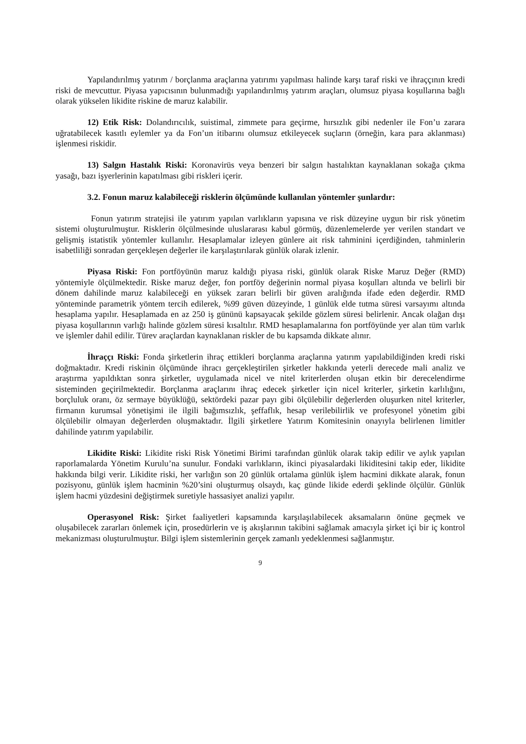Yapılandırılmış yatırım / borçlanma araçlarına yatırımı yapılması halinde karşı taraf riski ve ihraççının kredi riski de mevcuttur. Piyasa yapıcısının bulunmadığı yapılandırılmış yatırım araçları, olumsuz piyasa koşullarına bağlı olarak yükselen likidite riskine de maruz kalabilir.
12) Etik Risk: Dolandırıcılık, suistimal, zimmete para geçirme, hırsızlık gibi nedenler ile Fon’u zarara uğratabilecek kasıtlı eylemler ya da Fon’un itibarını olumsuz etkileyecek suçların (örneğin, kara para aklanması) işlenmesi riskidir.
13) Salgın Hastalık Riski: Koronavirüs veya benzeri bir salgın hastalıktan kaynaklanan sokağa çıkma yasağı, bazı işyerlerinin kapatılması gibi riskleri içerir.
3.2. Fonun maruz kalabileceği risklerin ölçümünde kullanılan yöntemler şunlardır:
Fonun yatırım stratejisi ile yatırım yapılan varlıkların yapısına ve risk düzeyine uygun bir risk yönetim sistemi oluşturulmuştur. Risklerin ölçülmesinde uluslararası kabul görmüş, düzenlemelerde yer verilen standart ve gelişmiş istatistik yöntemler kullanılır. Hesaplamalar izleyen günlere ait risk tahminini içerdiğinden, tahminlerin isabetliliği sonradan gerçekleşen değerler ile karşılaştırılarak günlük olarak izlenir.
Piyasa Riski: Fon portföyünün maruz kaldığı piyasa riski, günlük olarak Riske Maruz Değer (RMD) yöntemiyle ölçülmektedir. Riske maruz değer, fon portföy değerinin normal piyasa koşulları altında ve belirli bir dönem dahilinde maruz kalabileceği en yüksek zararı belirli bir güven aralığında ifade eden değerdir. RMD yönteminde parametrik yöntem tercih edilerek, %99 güven düzeyinde, 1 günlük elde tutma süresi varsayımı altında hesaplama yapılır. Hesaplamada en az 250 iş gününü kapsayacak şekilde gözlem süresi belirlenir. Ancak olağan dışı piyasa koşullarının varlığı halinde gözlem süresi kısaltılır. RMD hesaplamalarına fon portföyünde yer alan tüm varlık ve işlemler dahil edilir. Türev araçlardan kaynaklanan riskler de bu kapsamda dikkate alınır.
İhraççı Riski: Fonda şirketlerin ihraç ettikleri borçlanma araçlarına yatırım yapılabildiğinden kredi riski doğmaktadır. Kredi riskinin ölçümünde ihracı gerçekleştirilen şirketler hakkında yeterli derecede mali analiz ve araştırma yapıldıktan sonra şirketler, uygulamada nicel ve nitel kriterlerden oluşan etkin bir derecelendirme sisteminden geçirilmektedir. Borçlanma araçlarını ihraç edecek şirketler için nicel kriterler, şirketin karlılığını, borçluluk oranı, öz sermaye büyüklüğü, sektördeki pazar payı gibi ölçülebilir değerlerden oluşurken nitel kriterler, firmanın kurumsal yönetişimi ile ilgili bağımsızlık, şeffaflık, hesap verilebilirlik ve profesyonel yönetim gibi ölçülebilir olmayan değerlerden oluşmaktadır. İlgili şirketlere Yatırım Komitesinin onayıyla belirlenen limitler dahilinde yatırım yapılabilir.
Likidite Riski: Likidite riski Risk Yönetimi Birimi tarafından günlük olarak takip edilir ve aylık yapılan raporlamalarda Yönetim Kurulu’na sunulur. Fondaki varlıkların, ikinci piyasalardaki likiditesini takip eder, likidite hakkında bilgi verir. Likidite riski, her varlığın son 20 günlük ortalama günlük işlem hacmini dikkate alarak, fonun pozisyonu, günlük işlem hacminin %20’sini oluşturmuş olsaydı, kaç günde likide ederdi şeklinde ölçülür. Günlük işlem hacmi yüzdesini değiştirmek suretiyle hassasiyet analizi yapılır.
Operasyonel Risk: Şirket faaliyetleri kapsamında karşılaşılabilecek aksamaların önüne geçmek ve oluşabilecek zararları önlemek için, prosedürlerin ve iş akışlarının takibini sağlamak amacıyla şirket içi bir iç kontrol mekanizması oluşturulmuştur. Bilgi işlem sistemlerinin gerçek zamanlı yedeklenmesi sağlanmıştır.
9